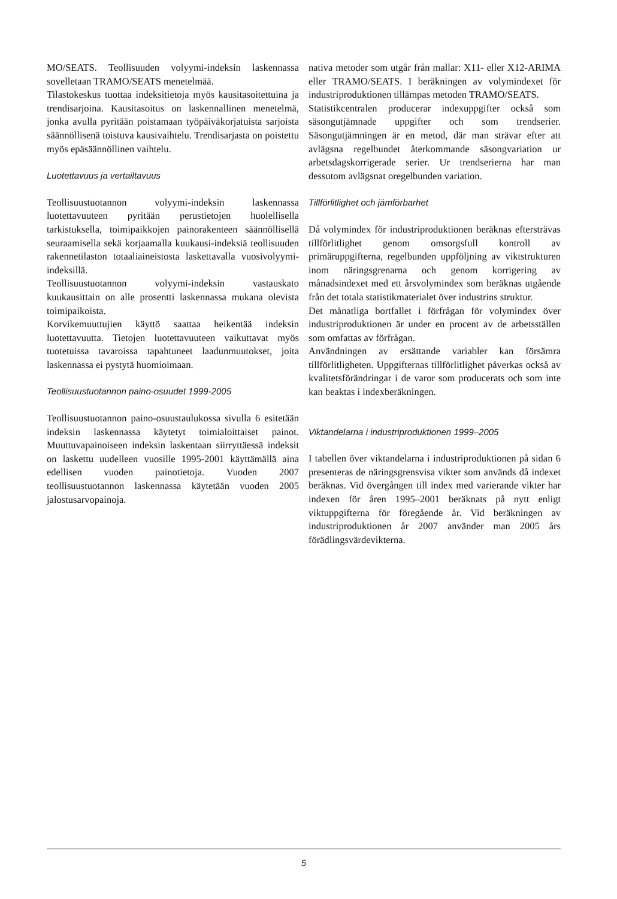MO/SEATS. Teollisuuden volyymi-indeksin laskennassa sovelletaan TRAMO/SEATS menetelmää.
Tilastokeskus tuottaa indeksitietoja myös kausitasoitettuina ja trendisarjoina. Kausitasoitus on laskennallinen menetelmä, jonka avulla pyritään poistamaan työpäiväkorjatuista sarjoista säännöllisenä toistuva kausivaihtelu. Trendisarjasta on poistettu myös epäsäännöllinen vaihtelu.
Luotettavuus ja vertailtavuus
Teollisuustuotannon volyymi-indeksin laskennassa luotettavuuteen pyritään perustietojen huolellisella tarkistuksella, toimipaikkojen painorakenteen säännöllisellä seuraamisella sekä korjaamalla kuukausi-indeksiä teollisuuden rakennetilaston totaaliaineistosta laskettavalla vuosivolyymi-indeksillä.
Teollisuustuotannon volyymi-indeksin vastauskato kuukausittain on alle prosentti laskennassa mukana olevista toimipaikoista.
Korvikemuuttujien käyttö saattaa heikentää indeksin luotettavuutta. Tietojen luotettavuuteen vaikuttavat myös tuotetuissa tavaroissa tapahtuneet laadunmuutokset, joita laskennassa ei pystytä huomioimaan.
Teollisuustuotannon paino-osuudet 1999-2005
Teollisuustuotannon paino-osuustaulukossa sivulla 6 esitetään indeksin laskennassa käytetyt toimialoittaiset painot. Muuttuvapainoiseen indeksin laskentaan siirryttäessä indeksit on laskettu uudelleen vuosille 1995-2001 käyttämällä aina edellisen vuoden painotietoja. Vuoden 2007 teollisuustuotannon laskennassa käytetään vuoden 2005 jalostusarvopainoja.
nativa metoder som utgår från mallar: X11- eller X12-ARIMA eller TRAMO/SEATS. I beräkningen av volymindexet för industriproduktionen tillämpas metoden TRAMO/SEATS.
Statistikcentralen producerar indexuppgifter också som säsongutjämnade uppgifter och som trendserier. Säsongutjämningen är en metod, där man strävar efter att avlägsna regelbundet återkommande säsongvariation ur arbetsdagskorrigerade serier. Ur trendserierna har man dessutom avlägsnat oregelbunden variation.
Tillförlitlighet och jämförbarhet
Då volymindex för industriproduktionen beräknas eftersträvas tillförlitlighet genom omsorgsfull kontroll av primäruppgifterna, regelbunden uppföljning av viktstrukturen inom näringsgrenarna och genom korrigering av månadsindexet med ett årsvolymindex som beräknas utgående från det totala statistikmaterialet över industrins struktur.
Det månatliga bortfallet i förfrågan för volymindex över industriproduktionen är under en procent av de arbetsställen som omfattas av förfrågan.
Användningen av ersättande variabler kan försämra tillförlitligheten. Uppgifternas tillförlitlighet påverkas också av kvalitetsförändringar i de varor som producerats och som inte kan beaktas i indexberäkningen.
Viktandelarna i industriproduktionen 1999–2005
I tabellen över viktandelarna i industriproduktionen på sidan 6 presenteras de näringsgrensvisa vikter som används då indexet beräknas. Vid övergången till index med varierande vikter har indexen för åren 1995–2001 beräknats på nytt enligt viktuppgifterna för föregående år. Vid beräkningen av industriproduktionen år 2007 använder man 2005 års förädlingsvärdevikterna.
5